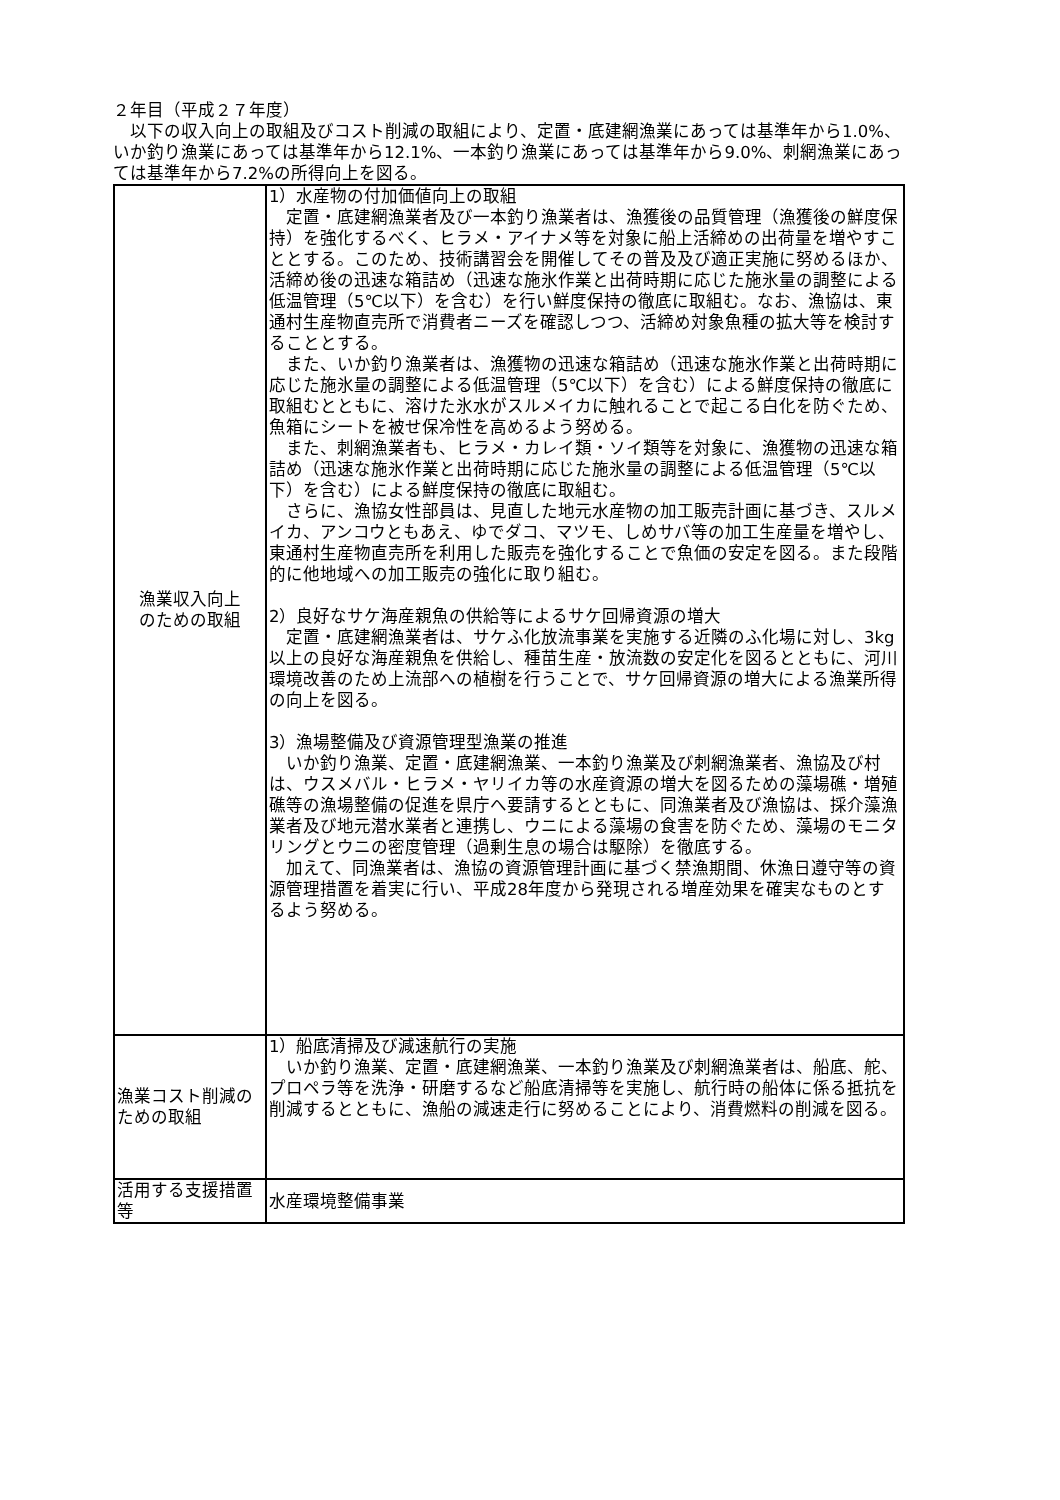２年目（平成２７年度）
　以下の収入向上の取組及びコスト削減の取組により、定置・底建網漁業にあっては基準年から1.0%、いか釣り漁業にあっては基準年から12.1%、一本釣り漁業にあっては基準年から9.0%、刺網漁業にあっては基準年から7.2%の所得向上を図る。
| 漁業収入向上 のための取組 | 1）水産物の付加価値向上の取組 定置・底建網漁業者及び一本釣り漁業者は、漁獲後の品質管理（漁獲後の鮮度保持）を強化するべく、ヒラメ・アイナメ等を対象に船上活締めの出荷量を増やすこととする。このため、技術講習会を開催してその普及及び適正実施に努めるほか、活締め後の迅速な箱詰め（迅速な施氷作業と出荷時期に応じた施氷量の調整による低温管理（5℃以下）を含む）を行い鮮度保持の徹底に取組む。なお、漁協は、東通村生産物直売所で消費者ニーズを確認しつつ、活締め対象魚種の拡大等を検討することとする。 また、いか釣り漁業者は、漁獲物の迅速な箱詰め（迅速な施氷作業と出荷時期に応じた施氷量の調整による低温管理（5℃以下）を含む）による鮮度保持の徹底に取組むとともに、溶けた氷水がスルメイカに触れることで起こる白化を防ぐため、魚箱にシートを被せ保冷性を高めるよう努める。 また、刺網漁業者も、ヒラメ・カレイ類・ソイ類等を対象に、漁獲物の迅速な箱詰め（迅速な施氷作業と出荷時期に応じた施氷量の調整による低温管理（5℃以下）を含む）による鮮度保持の徹底に取組む。 さらに、漁協女性部員は、見直した地元水産物の加工販売計画に基づき、スルメイカ、アンコウともあえ、ゆでダコ、マツモ、しめサバ等の加工生産量を増やし、東通村生産物直売所を利用した販売を強化することで魚価の安定を図る。また段階的に他地域への加工販売の強化に取り組む。 2）良好なサケ海産親魚の供給等によるサケ回帰資源の増大 定置・底建網漁業者は、サケふ化放流事業を実施する近隣のふ化場に対し、3kg以上の良好な海産親魚を供給し、種苗生産・放流数の安定化を図るとともに、河川環境改善のため上流部への植樹を行うことで、サケ回帰資源の増大による漁業所得の向上を図る。 3）漁場整備及び資源管理型漁業の推進 いか釣り漁業、定置・底建網漁業、一本釣り漁業及び刺網漁業者、漁協及び村は、ウスメバル・ヒラメ・ヤリイカ等の水産資源の増大を図るための藻場礁・増殖礁等の漁場整備の促進を県庁へ要請するとともに、同漁業者及び漁協は、採介藻漁業者及び地元潜水業者と連携し、ウニによる藻場の食害を防ぐため、藻場のモニタリングとウニの密度管理（過剰生息の場合は駆除）を徹底する。 加えて、同漁業者は、漁協の資源管理計画に基づく禁漁期間、休漁日遵守等の資源管理措置を着実に行い、平成28年度から発現される増産効果を確実なものとするよう努める。 |
| 漁業コスト削減のための取組 | 1）船底清掃及び減速航行の実施 いか釣り漁業、定置・底建網漁業、一本釣り漁業及び刺網漁業者は、船底、舵、プロペラ等を洗浄・研磨するなど船底清掃等を実施し、航行時の船体に係る抵抗を削減するとともに、漁船の減速走行に努めることにより、消費燃料の削減を図る。 |
| 活用する支援措置等 | 水産環境整備事業 |